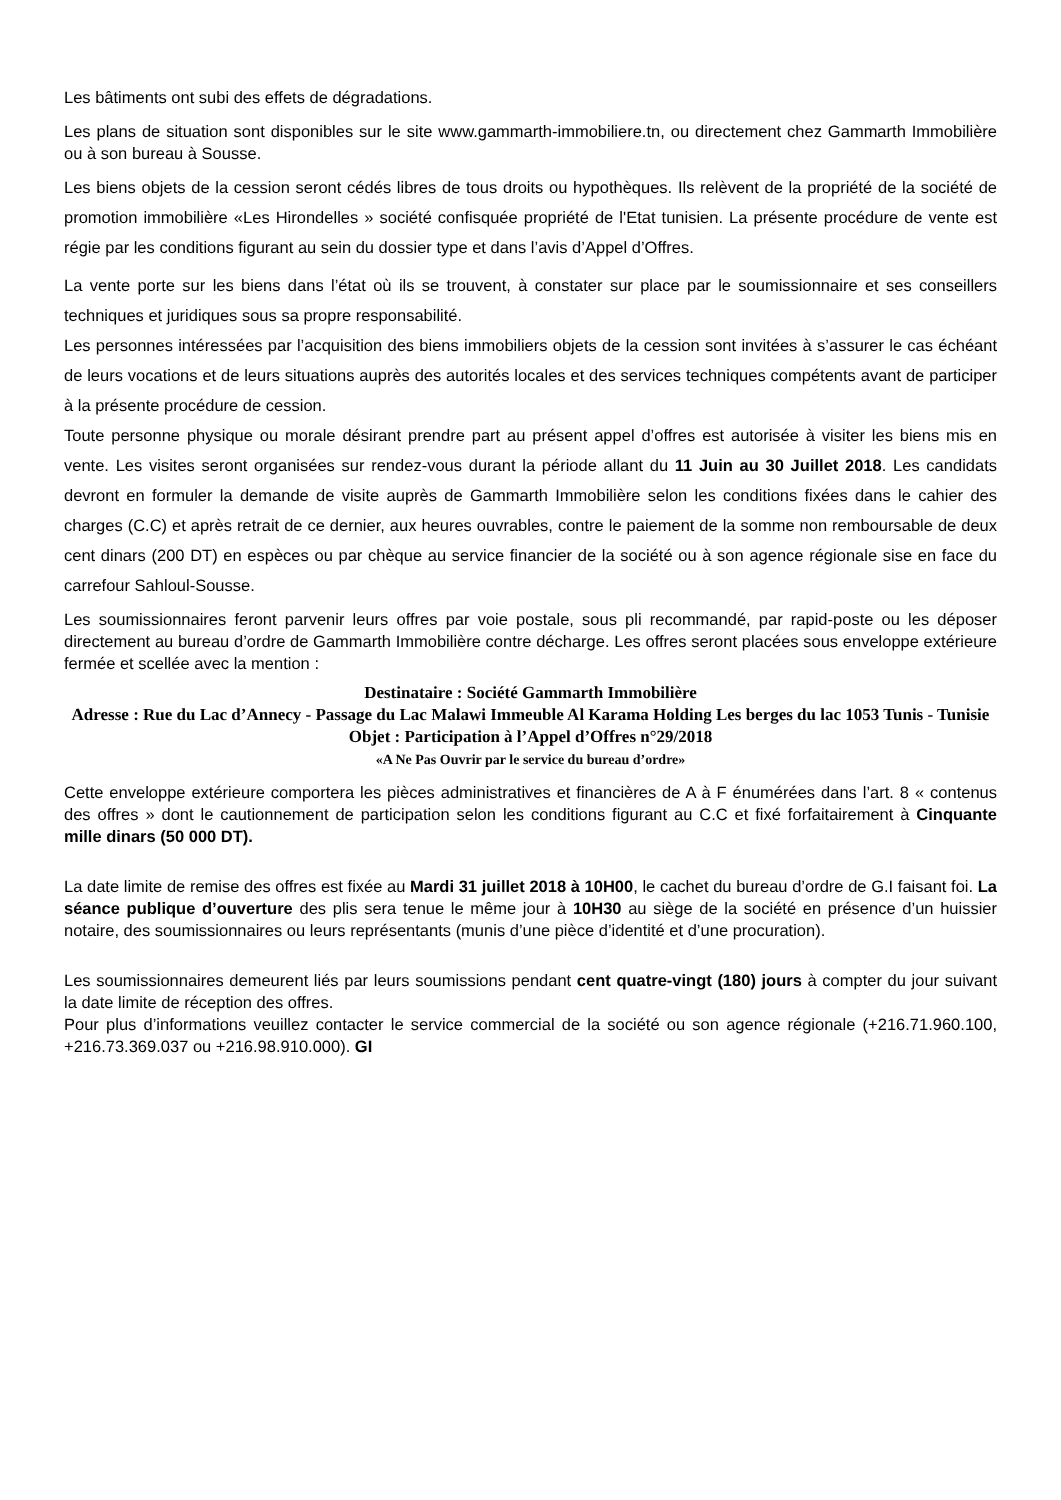Les bâtiments ont subi des effets de dégradations.
Les plans de situation sont disponibles sur le site www.gammarth-immobiliere.tn, ou directement chez Gammarth Immobilière ou à son bureau à Sousse.
Les biens objets de la cession seront cédés libres de tous droits ou hypothèques. Ils relèvent de la propriété de la société de promotion immobilière «Les Hirondelles » société confisquée propriété de l'Etat tunisien. La présente procédure de vente est régie par les conditions figurant au sein du dossier type et dans l’avis d’Appel d’Offres.
La vente porte sur les biens dans l’état où ils se trouvent, à constater sur place par le soumissionnaire et ses conseillers techniques et juridiques sous sa propre responsabilité.
Les personnes intéressées par l’acquisition des biens immobiliers objets de la cession sont invitées à s’assurer le cas échéant de leurs vocations et de leurs situations auprès des autorités locales et des services techniques compétents avant de participer à la présente procédure de cession.
Toute personne physique ou morale désirant prendre part au présent appel d’offres est autorisée à visiter les biens mis en vente. Les visites seront organisées sur rendez-vous durant la période allant du 11 Juin au 30 Juillet 2018. Les candidats devront en formuler la demande de visite auprès de Gammarth Immobilière selon les conditions fixées dans le cahier des charges (C.C) et après retrait de ce dernier, aux heures ouvrables, contre le paiement de la somme non remboursable de deux cent dinars (200 DT) en espèces ou par chèque au service financier de la société ou à son agence régionale sise en face du carrefour Sahloul-Sousse.
Les soumissionnaires feront parvenir leurs offres par voie postale, sous pli recommandé, par rapid-poste ou les déposer directement au bureau d’ordre de Gammarth Immobilière contre décharge. Les offres seront placées sous enveloppe extérieure fermée et scellée avec la mention :
Destinataire : Société Gammarth Immobilière
Adresse : Rue du Lac d’Annecy - Passage du Lac Malawi Immeuble Al Karama Holding Les berges du lac 1053 Tunis - Tunisie
Objet : Participation à l’Appel d’Offres n°29/2018
«A Ne Pas Ouvrir par le service du bureau d’ordre»
Cette enveloppe extérieure comportera les pièces administratives et financières de A à F énumérées dans l’art. 8 « contenus des offres » dont le cautionnement de participation selon les conditions figurant au C.C et fixé forfaitairement à Cinquante mille dinars (50 000 DT).
La date limite de remise des offres est fixée au Mardi 31 juillet 2018 à 10H00, le cachet du bureau d’ordre de G.I faisant foi. La séance publique d’ouverture des plis sera tenue le même jour à 10H30 au siège de la société en présence d’un huissier notaire, des soumissionnaires ou leurs représentants (munis d’une pièce d’identité et d’une procuration).
Les soumissionnaires demeurent liés par leurs soumissions pendant cent quatre-vingt (180) jours à compter du jour suivant la date limite de réception des offres.
Pour plus d’informations veuillez contacter le service commercial de la société ou son agence régionale (+216.71.960.100, +216.73.369.037 ou +216.98.910.000). GI